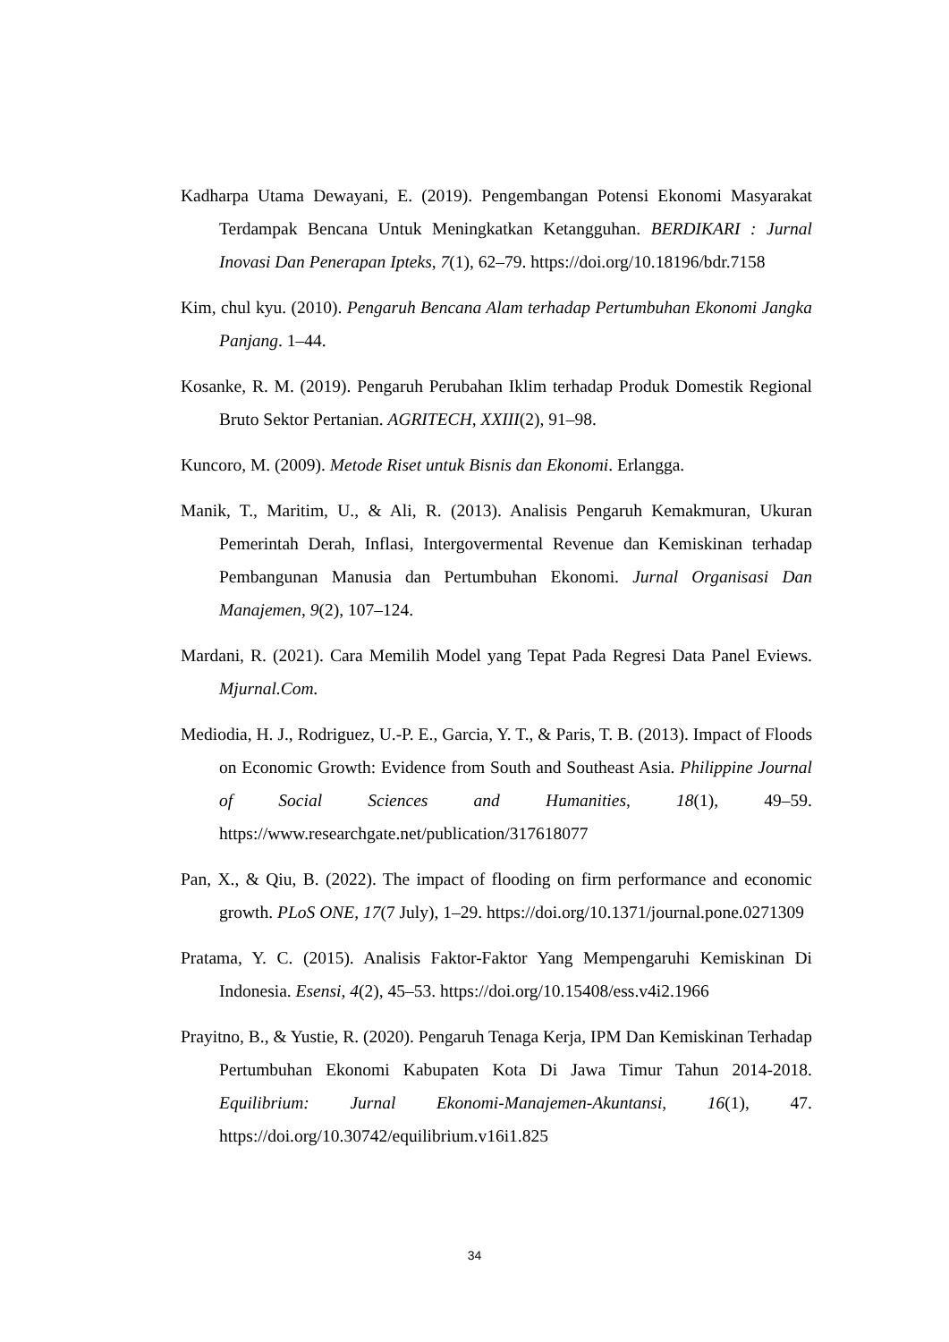Kadharpa Utama Dewayani, E. (2019). Pengembangan Potensi Ekonomi Masyarakat Terdampak Bencana Untuk Meningkatkan Ketangguhan. BERDIKARI : Jurnal Inovasi Dan Penerapan Ipteks, 7(1), 62–79. https://doi.org/10.18196/bdr.7158
Kim, chul kyu. (2010). Pengaruh Bencana Alam terhadap Pertumbuhan Ekonomi Jangka Panjang. 1–44.
Kosanke, R. M. (2019). Pengaruh Perubahan Iklim terhadap Produk Domestik Regional Bruto Sektor Pertanian. AGRITECH, XXIII(2), 91–98.
Kuncoro, M. (2009). Metode Riset untuk Bisnis dan Ekonomi. Erlangga.
Manik, T., Maritim, U., & Ali, R. (2013). Analisis Pengaruh Kemakmuran, Ukuran Pemerintah Derah, Inflasi, Intergovermental Revenue dan Kemiskinan terhadap Pembangunan Manusia dan Pertumbuhan Ekonomi. Jurnal Organisasi Dan Manajemen, 9(2), 107–124.
Mardani, R. (2021). Cara Memilih Model yang Tepat Pada Regresi Data Panel Eviews. Mjurnal.Com.
Mediodia, H. J., Rodriguez, U.-P. E., Garcia, Y. T., & Paris, T. B. (2013). Impact of Floods on Economic Growth: Evidence from South and Southeast Asia. Philippine Journal of Social Sciences and Humanities, 18(1), 49–59. https://www.researchgate.net/publication/317618077
Pan, X., & Qiu, B. (2022). The impact of flooding on firm performance and economic growth. PLoS ONE, 17(7 July), 1–29. https://doi.org/10.1371/journal.pone.0271309
Pratama, Y. C. (2015). Analisis Faktor-Faktor Yang Mempengaruhi Kemiskinan Di Indonesia. Esensi, 4(2), 45–53. https://doi.org/10.15408/ess.v4i2.1966
Prayitno, B., & Yustie, R. (2020). Pengaruh Tenaga Kerja, IPM Dan Kemiskinan Terhadap Pertumbuhan Ekonomi Kabupaten Kota Di Jawa Timur Tahun 2014-2018. Equilibrium: Jurnal Ekonomi-Manajemen-Akuntansi, 16(1), 47. https://doi.org/10.30742/equilibrium.v16i1.825
34